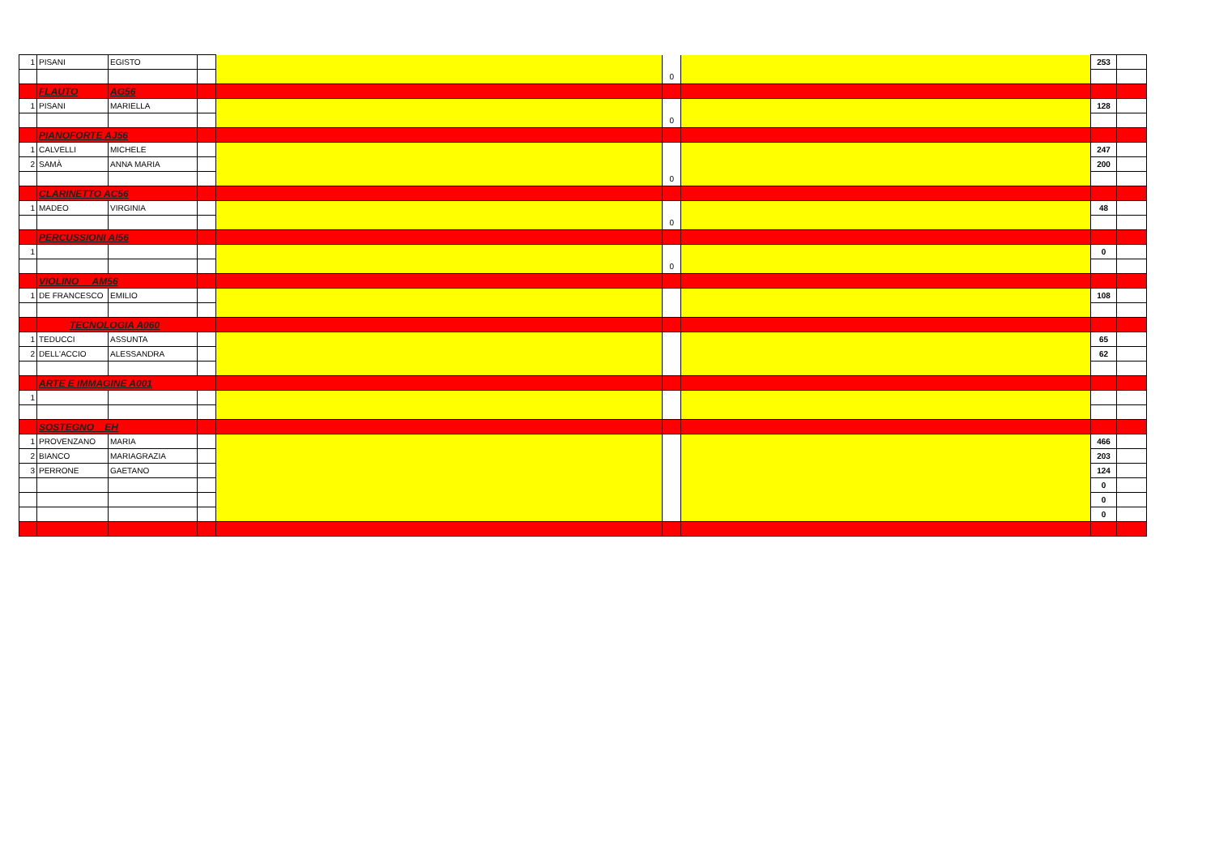| 1 | PISANI | EGISTO | | | | | 253 | |
| | | | | | 0 | | | |
| | FLAUTO | AG56 | | | | | | |
| 1 | PISANI | MARIELLA | | | | | 128 | |
| | | | | | 0 | | | |
| | PIANOFORTE AJ56 | | | | | | | |
| 1 | CALVELLI | MICHELE | | | | | 247 | |
| 2 | SAMÀ | ANNA MARIA | | | | | 200 | |
| | | | | | 0 | | | |
| | CLARINETTO AC56 | | | | | | | |
| 1 | MADEO | VIRGINIA | | | | | 48 | |
| | | | | | 0 | | | |
| | PERCUSSIONI AI56 | | | | | | | |
| 1 | | | | | | | 0 | |
| | | | | | 0 | | | |
| | VIOLINO AM56 | | | | | | | |
| 1 | DE FRANCESCO | EMILIO | | | | | 108 | |
| | TECNOLOGIA A060 | | | | | | | |
| 1 | TEDUCCI | ASSUNTA | | | | | 65 | |
| 2 | DELL'ACCIO | ALESSANDRA | | | | | 62 | |
| | ARTE E IMMAGINE A001 | | | | | | | |
| 1 | | | | | | | | |
| | SOSTEGNO EH | | | | | | | |
| 1 | PROVENZANO | MARIA | | | | | 466 | |
| 2 | BIANCO | MARIAGRAZIA | | | | | 203 | |
| 3 | PERRONE | GAETANO | | | | | 124 | |
| | | | | | | | 0 | |
| | | | | | | | 0 | |
| | | | | | | | 0 | |